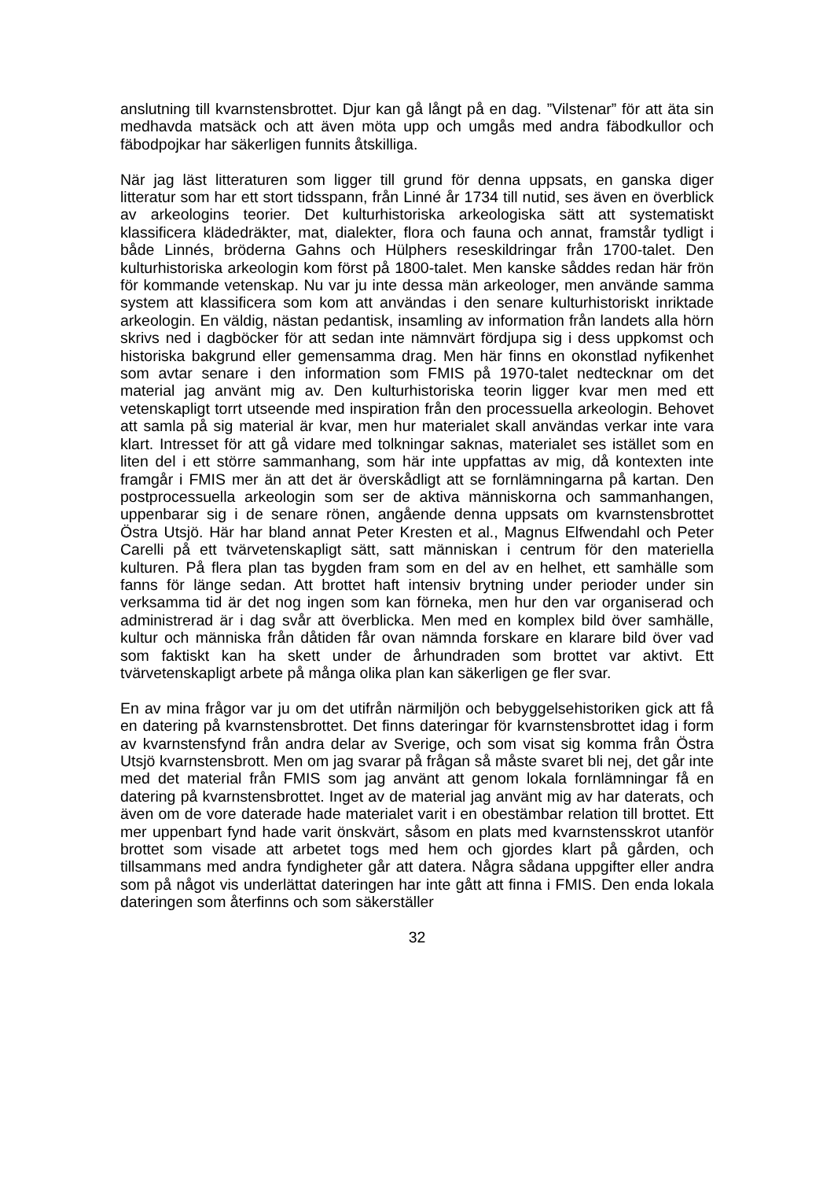anslutning till kvarnstensbrottet. Djur kan gå långt på en dag. ”Vilstenar” för att äta sin medhavda matsäck och att även möta upp och umgås med andra fäbodkullor och fäbodpojkar har säkerligen funnits åtskilliga.
När jag läst litteraturen som ligger till grund för denna uppsats, en ganska diger litteratur som har ett stort tidsspann, från Linné år 1734 till nutid, ses även en överblick av arkeologins teorier. Det kulturhistoriska arkeologiska sätt att systematiskt klassificera klädedräkter, mat, dialekter, flora och fauna och annat, framstår tydligt i både Linnés, bröderna Gahns och Hülphers reseskildringar från 1700-talet. Den kulturhistoriska arkeologin kom först på 1800-talet. Men kanske såddes redan här frön för kommande vetenskap. Nu var ju inte dessa män arkeologer, men använde samma system att klassificera som kom att användas i den senare kulturhistoriskt inriktade arkeologin. En väldig, nästan pedantisk, insamling av information från landets alla hörn skrivs ned i dagböcker för att sedan inte nämnvärt fördjupa sig i dess uppkomst och historiska bakgrund eller gemensamma drag. Men här finns en okonstlad nyfikenhet som avtar senare i den information som FMIS på 1970-talet nedtecknar om det material jag använt mig av. Den kulturhistoriska teorin ligger kvar men med ett vetenskapligt torrt utseende med inspiration från den processuella arkeologin. Behovet att samla på sig material är kvar, men hur materialet skall användas verkar inte vara klart. Intresset för att gå vidare med tolkningar saknas, materialet ses istället som en liten del i ett större sammanhang, som här inte uppfattas av mig, då kontexten inte framgår i FMIS mer än att det är överskådligt att se fornlämningarna på kartan. Den postprocessuella arkeologin som ser de aktiva människorna och sammanhangen, uppenbarar sig i de senare rönen, angående denna uppsats om kvarnstensbrottet Östra Utsjö. Här har bland annat Peter Kresten et al., Magnus Elfwendahl och Peter Carelli på ett tvärvetenskapligt sätt, satt människan i centrum för den materiella kulturen. På flera plan tas bygden fram som en del av en helhet, ett samhälle som fanns för länge sedan. Att brottet haft intensiv brytning under perioder under sin verksamma tid är det nog ingen som kan förneka, men hur den var organiserad och administrerad är i dag svår att överblicka. Men med en komplex bild över samhälle, kultur och människa från dåtiden får ovan nämnda forskare en klarare bild över vad som faktiskt kan ha skett under de århundraden som brottet var aktivt. Ett tvärvetenskapligt arbete på många olika plan kan säkerligen ge fler svar.
En av mina frågor var ju om det utifrån närmiljön och bebyggelsehistoriken gick att få en datering på kvarnstensbrottet. Det finns dateringar för kvarnstensbrottet idag i form av kvarnstensfynd från andra delar av Sverige, och som visat sig komma från Östra Utsjö kvarnstensbrott. Men om jag svarar på frågan så måste svaret bli nej, det går inte med det material från FMIS som jag använt att genom lokala fornlämningar få en datering på kvarnstensbrottet. Inget av de material jag använt mig av har daterats, och även om de vore daterade hade materialet varit i en obestämbar relation till brottet. Ett mer uppenbart fynd hade varit önskvärt, såsom en plats med kvarnstensskrot utanför brottet som visade att arbetet togs med hem och gjordes klart på gården, och tillsammans med andra fyndigheter går att datera. Några sådana uppgifter eller andra som på något vis underlättat dateringen har inte gått att finna i FMIS. Den enda lokala dateringen som återfinns och som säkerställer
32